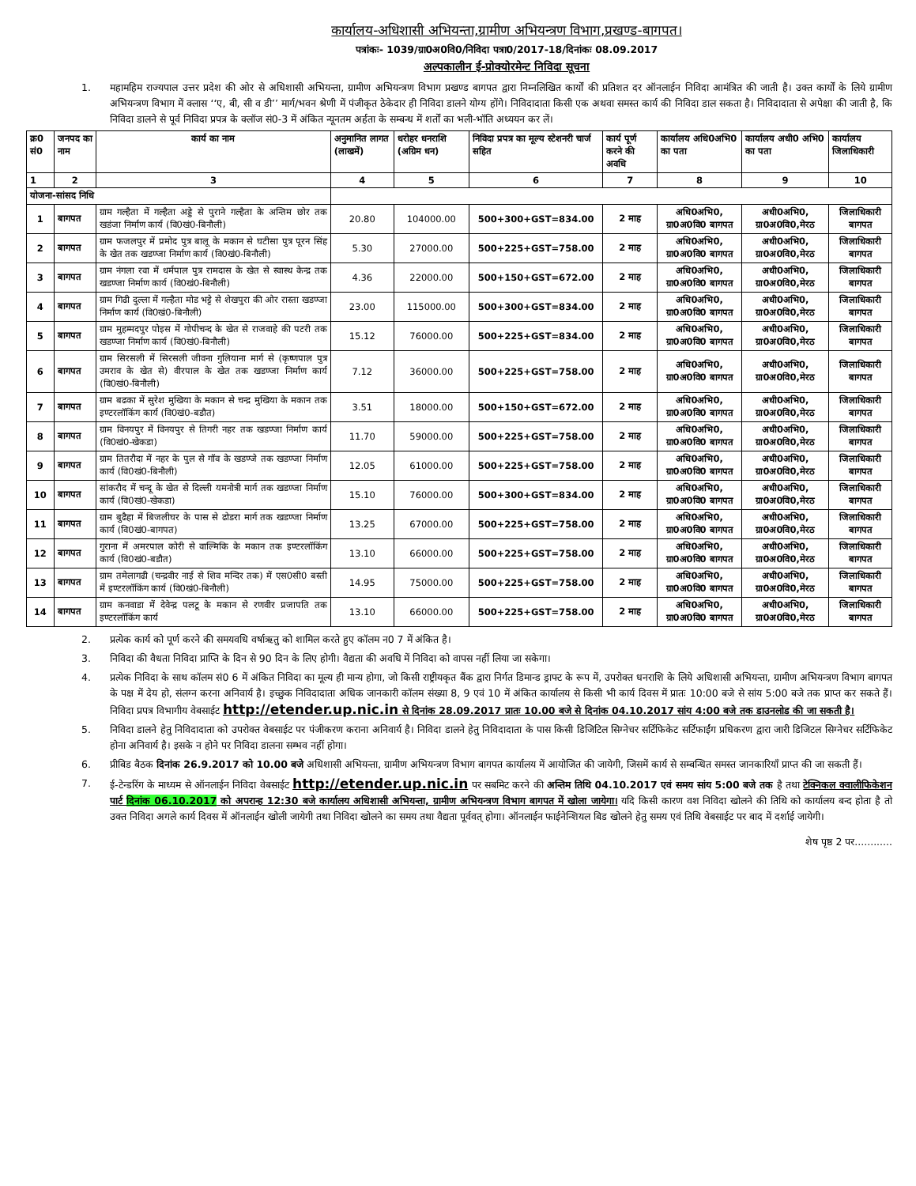कार्यालय-अधिशासी अभियन्ता,ग्रामीण अभियन्त्रण विभाग,प्रखण्ड-बागपत।
पत्रांकः- 1039/ग्रा0अ0वि0/निविदा पत्रा0/2017-18/दिनांकः 08.09.2017
अल्पकालीन ई-प्रोक्योरमेन्ट निविदा सूचना
1. महामहिम राज्यपाल उत्तर प्रदेश की ओर से अधिशासी अभियन्ता, ग्रामीण अभियन्त्रण विभाग प्रखण्ड बागपत द्वारा निम्नलिखित कार्यों की प्रतिशत दर ऑनलाईन निविदा आमंत्रित की जाती है। उक्त कार्यों के लिये ग्रामीण अभियन्त्रण विभाग में क्लास ‘‘ए, बी, सी व डी’’ मार्ग/भवन श्रेणी में पंजीकृत ठेकेदार ही निविदा डालने योग्य होंगे। निविदादाता किसी एक अथवा समस्त कार्य की निविदा डाल सकता है। निविदादाता से अपेक्षा की जाती है, कि निविदा डालने से पूर्व निविदा प्रपत्र के क्लॉज सं0-3 में अंकित न्यूनतम अर्हता के सम्बन्ध में शर्तों का भली-भॉति अध्ययन कर लें।
| क्र0 सं0 | जनपद का नाम | कार्य का नाम | अनुमानित लागत (लाखमें) | धरोहर धनराशि (अग्रिम धन) | निविदा प्रपत्र का मूल्य स्टेशनरी चार्ज सहित | कार्य पूर्ण करने की अवधि | कार्यालय अधि0अभि0 का पता | कार्यालय अधी0 अभि0 का पता | कार्यालय जिलाधिकारी |
| --- | --- | --- | --- | --- | --- | --- | --- | --- | --- |
| 1 | 2 | 3 | 4 | 5 | 6 | 7 | 8 | 9 | 10 |
| योजना-सांसद निधि | | | | | | | | | |
| 1 | बागपत | ग्राम गल्हैता में गल्हैता अड्डे से पुराने गल्हैता के अन्तिम छोर तक खडंजा निर्माण कार्य (वि0खं0-बिनौली) | 20.80 | 104000.00 | 500+300+GST=834.00 | 2 माह | अधि0अभि0, ग्रा0अ0वि0 बागपत | अधी0अभि0, ग्रा0अ0वि0,मेरठ | जिलाधिकारी बागपत |
| 2 | बागपत | ग्राम फजलपुर में प्रमोद पुत्र बालू के मकान से घटीसा पुत्र पूरन सिंह के खेत तक खडण्जा निर्माण कार्य (वि0खं0-बिनौली) | 5.30 | 27000.00 | 500+225+GST=758.00 | 2 माह | अधि0अभि0, ग्रा0अ0वि0 बागपत | अधी0अभि0, ग्रा0अ0वि0,मेरठ | जिलाधिकारी बागपत |
| 3 | बागपत | ग्राम नंगला रवा में धर्मपाल पुत्र रामदास के खेत से स्वास्थ केन्द्र तक खडण्जा निर्माण कार्य (वि0खं0-बिनौली) | 4.36 | 22000.00 | 500+150+GST=672.00 | 2 माह | अधि0अभि0, ग्रा0अ0वि0 बागपत | अधी0अभि0, ग्रा0अ0वि0,मेरठ | जिलाधिकारी बागपत |
| 4 | बागपत | ग्राम गिढी दुल्ला में गल्हैता मोड भट्टे से शेखपुरा की ओर रास्ता खडण्जा निर्माण कार्य (वि0खं0-बिनौली) | 23.00 | 115000.00 | 500+300+GST=834.00 | 2 माह | अधि0अभि0, ग्रा0अ0वि0 बागपत | अधी0अभि0, ग्रा0अ0वि0,मेरठ | जिलाधिकारी बागपत |
| 5 | बागपत | ग्राम मुहम्मदपुर पोइस में गोपीचन्द के खेत से राजवाहे की पटरी तक खडण्जा निर्माण कार्य (वि0खं0-बिनौली) | 15.12 | 76000.00 | 500+225+GST=834.00 | 2 माह | अधि0अभि0, ग्रा0अ0वि0 बागपत | अधी0अभि0, ग्रा0अ0वि0,मेरठ | जिलाधिकारी बागपत |
| 6 | बागपत | ग्राम सिरसली में सिरसली जीवना गुलियाना मार्ग से (कृष्णपाल पुत्र उमराव के खेत से) वीरपाल के खेत तक खडण्जा निर्माण कार्य (वि0खं0-बिनौली) | 7.12 | 36000.00 | 500+225+GST=758.00 | 2 माह | अधि0अभि0, ग्रा0अ0वि0 बागपत | अधी0अभि0, ग्रा0अ0वि0,मेरठ | जिलाधिकारी बागपत |
| 7 | बागपत | ग्राम बढका में सुरेश मुखिया के मकान से चन्द्र मुखिया के मकान तक इण्टरलॉकिंग कार्य (वि0खं0-बडौत) | 3.51 | 18000.00 | 500+150+GST=672.00 | 2 माह | अधि0अभि0, ग्रा0अ0वि0 बागपत | अधी0अभि0, ग्रा0अ0वि0,मेरठ | जिलाधिकारी बागपत |
| 8 | बागपत | ग्राम विनयपुर में विनयपुर से तिगरी नहर तक खडण्जा निर्माण कार्य (वि0खं0-खेकडा) | 11.70 | 59000.00 | 500+225+GST=758.00 | 2 माह | अधि0अभि0, ग्रा0अ0वि0 बागपत | अधी0अभि0, ग्रा0अ0वि0,मेरठ | जिलाधिकारी बागपत |
| 9 | बागपत | ग्राम तितरौदा में नहर के पुल से गॉव के खडण्जे तक खडण्जा निर्माण कार्य (वि0खं0-बिनौली) | 12.05 | 61000.00 | 500+225+GST=758.00 | 2 माह | अधि0अभि0, ग्रा0अ0वि0 बागपत | अधी0अभि0, ग्रा0अ0वि0,मेरठ | जिलाधिकारी बागपत |
| 10 | बागपत | सांकरौद में चन्दू के खेत से दिल्ली यमनोत्री मार्ग तक खडण्जा निर्माण कार्य (वि0खं0-खेकडा) | 15.10 | 76000.00 | 500+300+GST=834.00 | 2 माह | अधि0अभि0, ग्रा0अ0वि0 बागपत | अधी0अभि0, ग्रा0अ0वि0,मेरठ | जिलाधिकारी बागपत |
| 11 | बागपत | ग्राम बुढैहा में बिजलीघर के पास से ढोडरा मार्ग तक खडण्जा निर्माण कार्य (वि0खं0-बागपत) | 13.25 | 67000.00 | 500+225+GST=758.00 | 2 माह | अधि0अभि0, ग्रा0अ0वि0 बागपत | अधी0अभि0, ग्रा0अ0वि0,मेरठ | जिलाधिकारी बागपत |
| 12 | बागपत | गुराना में अमरपाल कोरी से वाल्मिकि के मकान तक इण्टरलॉकिंग कार्य (वि0खं0-बडौत) | 13.10 | 66000.00 | 500+225+GST=758.00 | 2 माह | अधि0अभि0, ग्रा0अ0वि0 बागपत | अधी0अभि0, ग्रा0अ0वि0,मेरठ | जिलाधिकारी बागपत |
| 13 | बागपत | ग्राम तमेलागढी (चन्द्रवीर नाई से शिव मन्दिर तक) में एस0सी0 बस्ती में इण्टरलॉकिंग कार्य (वि0खं0-बिनौली) | 14.95 | 75000.00 | 500+225+GST=758.00 | 2 माह | अधि0अभि0, ग्रा0अ0वि0 बागपत | अधी0अभि0, ग्रा0अ0वि0,मेरठ | जिलाधिकारी बागपत |
| 14 | बागपत | ग्राम कनवाडा में देवेन्द्र पलटू के मकान से रणवीर प्रजापति तक इण्टरलॉकिंग कार्य | 13.10 | 66000.00 | 500+225+GST=758.00 | 2 माह | अधि0अभि0, ग्रा0अ0वि0 बागपत | अधी0अभि0, ग्रा0अ0वि0,मेरठ | जिलाधिकारी बागपत |
2. प्रत्येक कार्य को पूर्ण करने की समयवधि वर्षाऋतु को शामिल करते हुए कॉलम न0 7 में अंकित है।
3. निविदा की वैधता निविदा प्राप्ति के दिन से 90 दिन के लिए होगी। वैद्यता की अवधि में निविदा को वापस नहीं लिया जा सकेगा।
4. प्रत्येक निविदा के साथ कॉलम सं0 6 में अंकित निविदा का मूल्य ही मान्य होगा, जो किसी राष्ट्रीयकृत बैंक द्वारा निर्गत डिमान्ड ड्राफ्ट के रूप में, उपरोक्त धनराशि के लिये अधिशासी अभियन्ता, ग्रामीण अभियन्त्रण विभाग बागपत के पक्ष में देय हो, संलग्न करना अनिवार्य है। इच्छुक निविदादाता अधिक जानकारी कॉलम संख्या 8, 9 एवं 10 में अंकित कार्यालय से किसी भी कार्य दिवस में प्रातः 10:00 बजे से सांय 5:00 बजे तक प्राप्त कर सकते हैं। निविदा प्रपत्र विभागीय वेबसाईट http://etender.up.nic.in से दिनांक 28.09.2017 प्रातः 10.00 बजे से दिनांक 04.10.2017 सांय 4:00 बजे तक डाउनलोड की जा सकती है।
5. निविदा डालने हेतु निविदादाता को उपरोक्त वेबसाईट पर पंजीकरण कराना अनिवार्य है। निविदा डालने हेतु निविदादाता के पास किसी डिजिटिल सिग्नेचर सर्टिफिकेट सर्टिफाईंग प्रधिकरण द्वारा जारी डिजिटल सिग्नेचर सर्टिफिकेट होना अनिवार्य है। इसके न होने पर निविदा डालना सम्भव नहीं होगा।
6. प्रीबिड बैठक दिनांक 26.9.2017 को 10.00 बजे अधिशासी अभियन्ता, ग्रामीण अभियन्त्रण विभाग बागपत कार्यालय में आयोजित की जायेगी, जिसमें कार्य से सम्बन्धित समस्त जानकारियॉं प्राप्त की जा सकती हैं।
7. ई-टेन्डरिंग के माध्यम से ऑनलाईन निविदा वेबसाईट http://etender.up.nic.in पर सबमिट करने की अन्तिम तिथि 04.10.2017 एवं समय सांय 5:00 बजे तक है तथा टेक्निकल क्वालीफिकेशन पार्ट दिनांक 06.10.2017 को अपरान्ह 12:30 बजे कार्यालय अधिशासी अभियन्ता, ग्रामीण अभियन्त्रण विभाग बागपत में खोला जायेगा। यदि किसी कारण वश निविदा खोलने की तिथि को कार्यालय बन्द होता है तो उक्त निविदा अगले कार्य दिवस में ऑनलाईन खोली जायेगी तथा निविदा खोलने का समय तथा वैद्यता पूर्ववत् होगा। ऑनलाईन फाईनेन्शियल बिड खोलने हेतु समय एवं तिथि वेबसाईट पर बाद में दर्शाई जायेगी।
शेष पृष्ठ 2 पर............